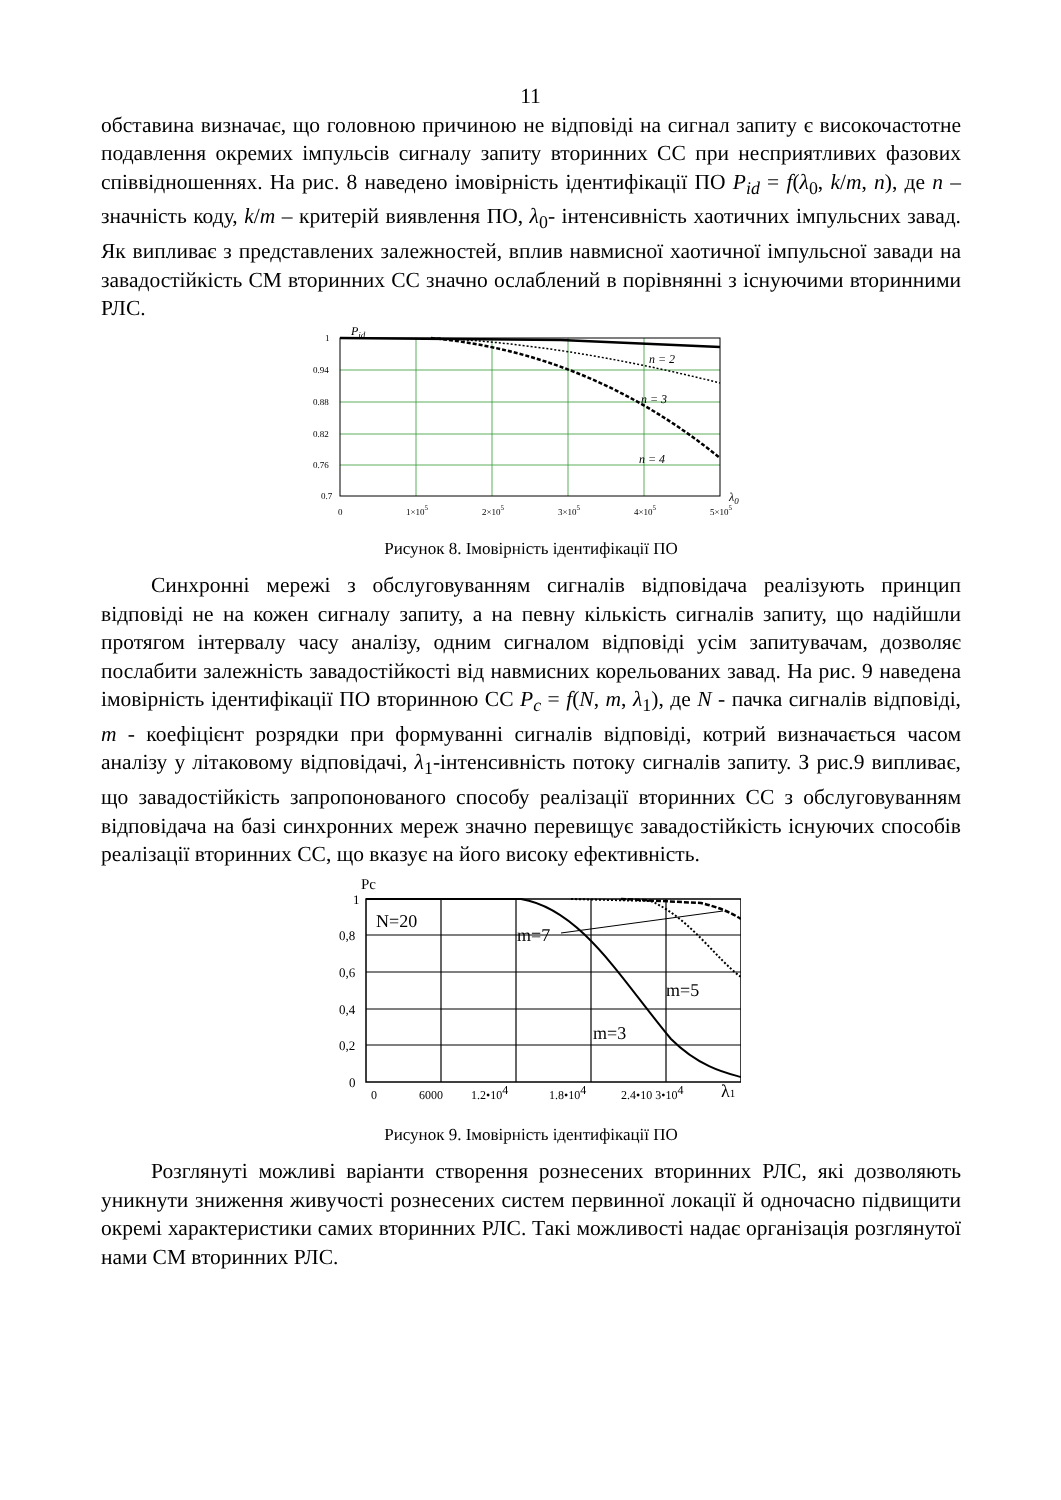11
обставина визначає, що головною причиною не відповіді на сигнал запиту є високочастотне подавлення окремих імпульсів сигналу запиту вторинних СС при несприятливих фазових співвідношеннях. На рис. 8 наведено імовірність ідентифікації ПО P<sub>id</sub> = f(λ<sub>0</sub>, k/m, n), де n – значність коду, k/m – критерій виявлення ПО, λ<sub>0</sub>- інтенсивність хаотичних імпульсних завад. Як випливає з представлених залежностей, вплив навмисної хаотичної імпульсної завади на завадостійкість СМ вторинних СС значно ослаблений в порівнянні з існуючими вторинними РЛС.
Pid
n = 2
n = 3
n = 4
1
0.94
0.88
0.82
0.76
0.7
0
1×105
2×105
3×105
4×105
5×105
λ0
Рисунок 8. Імовірність ідентифікації ПО
Синхронні мережі з обслуговуванням сигналів відповідача реалізують принцип відповіді не на кожен сигналу запиту, а на певну кількість сигналів запиту, що надійшли протягом інтервалу часу аналізу, одним сигналом відповіді усім запитувачам, дозволяє послабити залежність завадостійкості від навмисних корельованих завад. На рис. 9 наведена імовірність ідентифікації ПО вторинною СС P<sub>c</sub> = f(N, m, λ<sub>1</sub>), де N - пачка сигналів відповіді, m - коефіцієнт розрядки при формуванні сигналів відповіді, котрий визначається часом аналізу у літаковому відповідачі, λ<sub>1</sub>-інтенсивність потоку сигналів запиту. З рис.9 випливає, що завадостійкість запропонованого способу реалізації вторинних СС з обслуговуванням відповідача на базі синхронних мереж значно перевищує завадостійкість існуючих способів реалізації вторинних СС, що вказує на його високу ефективність.
Pc
N=20
m=7
m=5
m=3
1
0,8
0,6
0,4
0,2
0
0
6000
1.2•104
1.8•104
2.4•10 3•104
λ1
Рисунок 9. Імовірність ідентифікації ПО
Розглянуті можливі варіанти створення рознесених вторинних РЛС, які дозволяють уникнути зниження живучості рознесених систем первинної локації й одночасно підвищити окремі характеристики самих вторинних РЛС. Такі можливості надає організація розглянутої нами СМ вторинних РЛС.